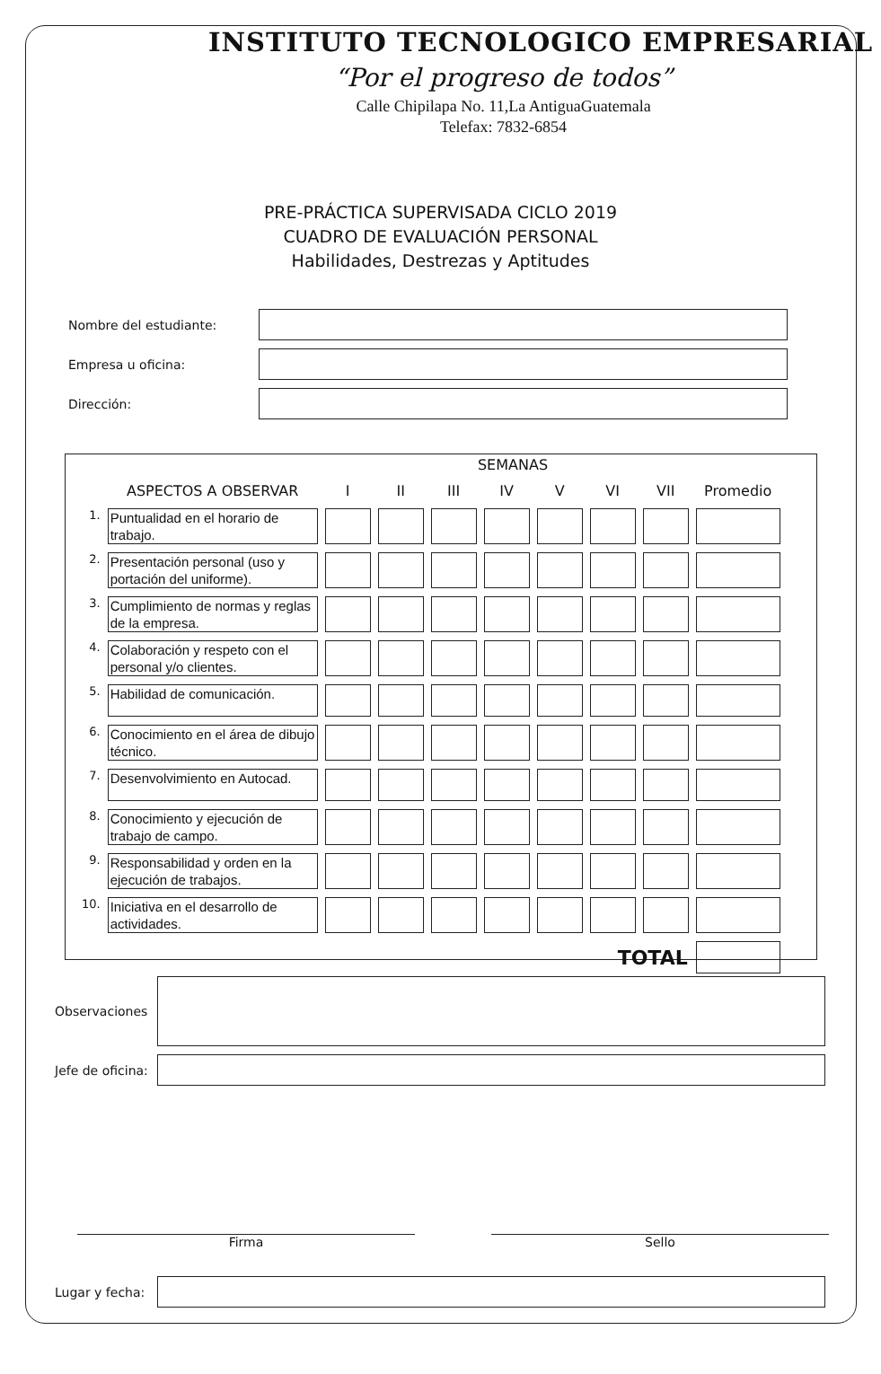INSTITUTO TECNOLOGICO EMPRESARIAL
“Por el progreso de todos”
Calle Chipilapa No. 11,La AntiguaGuatemala
Telefax: 7832-6854
PRE-PRÁCTICA SUPERVISADA CICLO 2019
CUADRO DE EVALUACIÓN PERSONAL
Habilidades, Destrezas y Aptitudes
Nombre del estudiante:
Empresa u oficina:
Dirección:
SEMANAS
| | ASPECTOS A OBSERVAR | I | II | III | IV | V | VI | VII | Promedio |
| --- | --- | --- | --- | --- | --- | --- | --- | --- | --- |
| 1. | Puntualidad en el horario de trabajo. | | | | | | | | |
| 2. | Presentación personal (uso y portación del uniforme). | | | | | | | | |
| 3. | Cumplimiento de normas y reglas de la empresa. | | | | | | | | |
| 4. | Colaboración y respeto con el personal y/o clientes. | | | | | | | | |
| 5. | Habilidad de comunicación. | | | | | | | | |
| 6. | Conocimiento en el área de dibujo técnico. | | | | | | | | |
| 7. | Desenvolvimiento en Autocad. | | | | | | | | |
| 8. | Conocimiento y ejecución de trabajo de campo. | | | | | | | | |
| 9. | Responsabilidad y orden en la ejecución de trabajos. | | | | | | | | |
| 10. | Iniciativa en el desarrollo de actividades. | | | | | | | | |
| TOTAL | | | | | | | | | |
Observaciones
Jefe de oficina:
Firma Sello
Lugar y fecha: